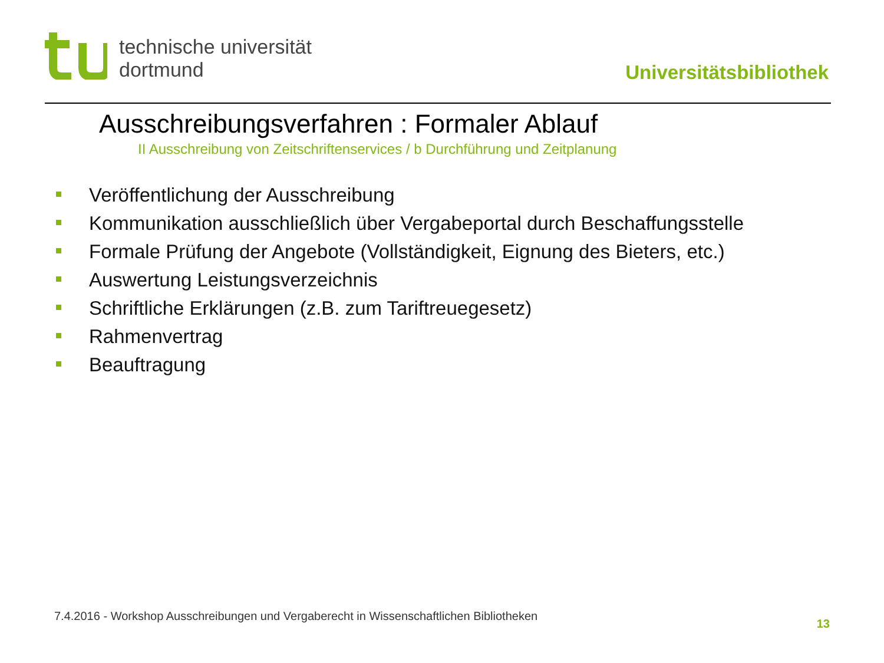technische universität
dortmund
Universitätsbibliothek
Ausschreibungsverfahren : Formaler Ablauf
II Ausschreibung von Zeitschriftenservices / b Durchführung und Zeitplanung
Veröffentlichung der Ausschreibung
Kommunikation ausschließlich über Vergabeportal durch Beschaffungsstelle
Formale Prüfung der Angebote (Vollständigkeit, Eignung des Bieters, etc.)
Auswertung Leistungsverzeichnis
Schriftliche Erklärungen (z.B. zum Tariftreuegesetz)
Rahmenvertrag
Beauftragung
7.4.2016 - Workshop Ausschreibungen und Vergaberecht in Wissenschaftlichen Bibliotheken
13